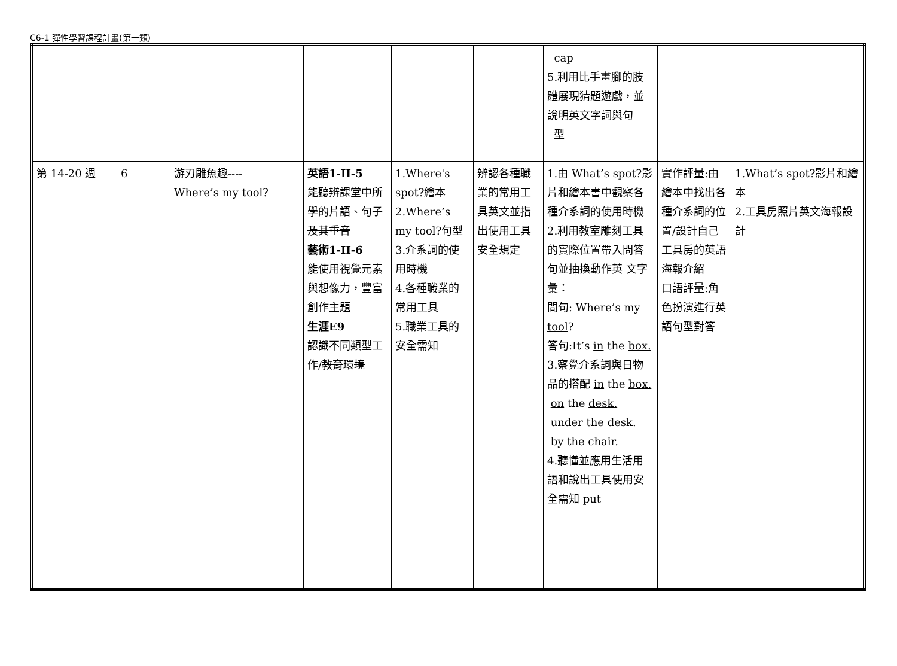C6-1 彈性學習課程計畫(第一類)
| | | | | | | cap 5.利用比手畫腳的肢體展現猜題遊戲，並說明英文字詞與句 型 | | |
| 第 14-20 週 | 6 | 游刃雕魚趣---- Where’s my tool? | 英語1-II-5 能聽辨課堂中所學的片語、句子 及其重音 藝術1-II-6 能使用視覺元素 與想像力， 豐富創作主題 生涯E9 認識不同類型工作/ 教育 環 境 | 1.Where's spot?繪本 2.Where’s my tool?句型 3.介系詞的使用時機 4.各種職業的常用工具 5.職業工具的安全需知 | 辨認各種職業的常用工具英文並指出使用工具安全規定 | 1.由 What’s spot?影片和繪本書中觀察各種介系詞的使用時機 2.利用教室雕刻工具的實際位置帶入問答句並抽換動作英 文字彙： 問句: Where’s my tool ? 答句:It’s in the box. 3.察覺介系詞與日物品的搭配 in the box. on the desk. under the desk. by the chair. 4.聽懂並應用生活用語和說出工具使用安全需知 put | 實作評量:由繪本中找出各種介系詞的位置/設計自己工具房的英語海報介紹 口語評量:角色扮演進行英語句型對答 | 1.What’s spot?影片和繪本 2.工具房照片英文海報設計 |